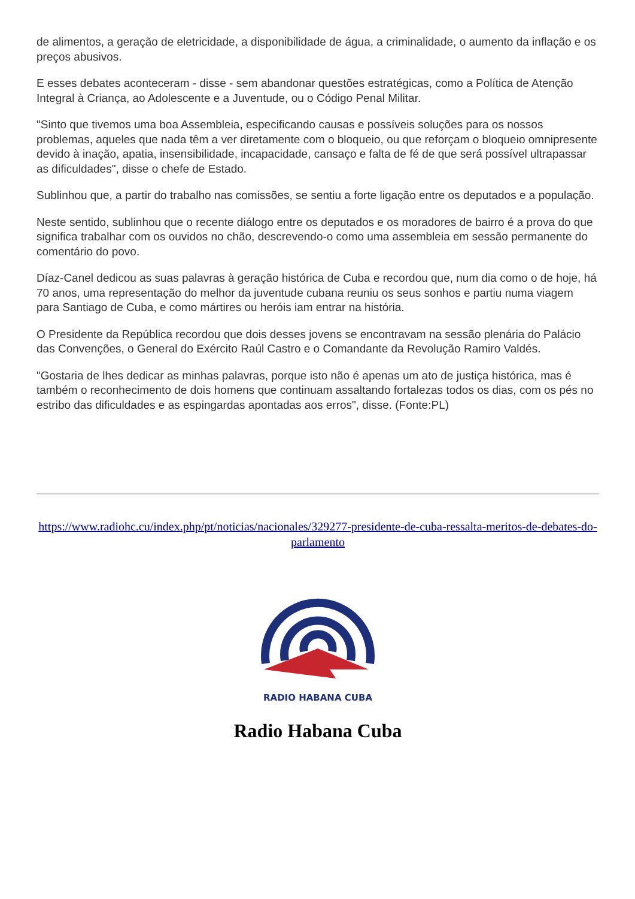de alimentos, a geração de eletricidade, a disponibilidade de água, a criminalidade, o aumento da inflação e os preços abusivos.
E esses debates aconteceram - disse - sem abandonar questões estratégicas, como a Política de Atenção Integral à Criança, ao Adolescente e a Juventude, ou o Código Penal Militar.
"Sinto que tivemos uma boa Assembleia, especificando causas e possíveis soluções para os nossos problemas, aqueles que nada têm a ver diretamente com o bloqueio, ou que reforçam o bloqueio omnipresente devido à inação, apatia, insensibilidade, incapacidade, cansaço e falta de fé de que será possível ultrapassar as dificuldades", disse o chefe de Estado.
Sublinhou que, a partir do trabalho nas comissões, se sentiu a forte ligação entre os deputados e a população.
Neste sentido, sublinhou que o recente diálogo entre os deputados e os moradores de bairro é a prova do que significa trabalhar com os ouvidos no chão, descrevendo-o como uma assembleia em sessão permanente do comentário do povo.
Díaz-Canel dedicou as suas palavras à geração histórica de Cuba e recordou que, num dia como o de hoje, há 70 anos, uma representação do melhor da juventude cubana reuniu os seus sonhos e partiu numa viagem para Santiago de Cuba, e como mártires ou heróis iam entrar na história.
O Presidente da República recordou que dois desses jovens se encontravam na sessão plenária do Palácio das Convenções, o General do Exército Raúl Castro e o Comandante da Revolução Ramiro Valdés.
"Gostaria de lhes dedicar as minhas palavras, porque isto não é apenas um ato de justiça histórica, mas é também o reconhecimento de dois homens que continuam assaltando fortalezas todos os dias, com os pés no estribo das dificuldades e as espingardas apontadas aos erros", disse. (Fonte:PL)
https://www.radiohc.cu/index.php/pt/noticias/nacionales/329277-presidente-de-cuba-ressalta-meritos-de-debates-do-parlamento
RADIO HABANA CUBA
Radio Habana Cuba